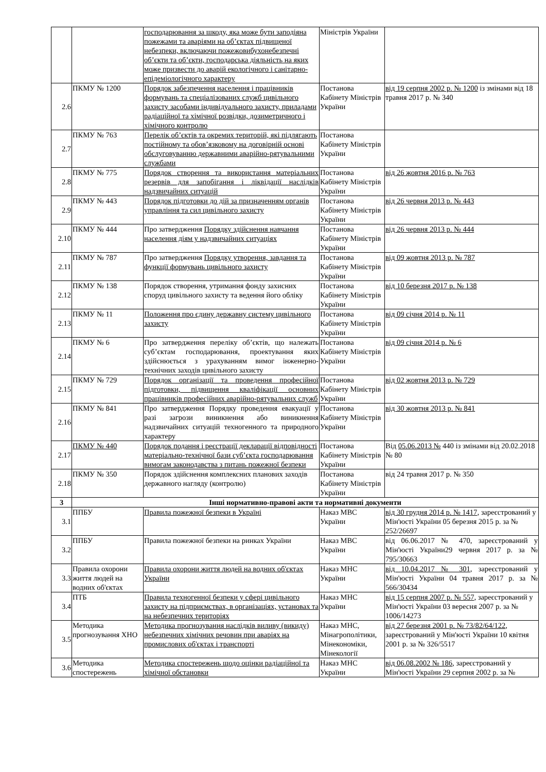| | | господарювання за шкоду, яка може бути заподіяна пожежами та аваріями на об’єктах підвищеної небезпеки, включаючи пожежовибухонебезпечні об’єкти та об’єкти, господарська діяльність на яких може призвести до аварій екологічного і санітарно-епідеміологічного характеру | Міністрів України | |
| 2.6 | ПКМУ № 1200 | Порядок забезпечення населення і працівників формувань та спеціалізованих служб цивільного захисту засобами індивідуального захисту, приладами радіаційної та хімічної розвідки, дозиметричного і хімічного контролю | Постанова Кабінету Міністрів України | від 19 серпня 2002 р. № 1200 із змінами від 18 травня 2017 р. № 340 |
| 2.7 | ПКМУ № 763 | Перелік об’єктів та окремих територій, які підлягають постійному та обов’язковому на договірній основі обслуговуванню державними аварійно-рятувальними службами | Постанова Кабінету Міністрів України | |
| 2.8 | ПКМУ № 775 | Порядок створення та використання матеріальних резервів для запобігання і ліквідації наслідків надзвичайних ситуацій | Постанова Кабінету Міністрів України | від 26 жовтня 2016 р. № 763 |
| 2.9 | ПКМУ № 443 | Порядок підготовки до дій за призначенням органів управління та сил цивільного захисту | Постанова Кабінету Міністрів України | від 26 червня 2013 р. № 443 |
| 2.10 | ПКМУ № 444 | Про затвердження Порядку здійснення навчання населення діям у надзвичайних ситуаціях | Постанова Кабінету Міністрів України | від 26 червня 2013 р. № 444 |
| 2.11 | ПКМУ № 787 | Про затвердження Порядку утворення, завдання та функції формувань цивільного захисту | Постанова Кабінету Міністрів України | від 09 жовтня 2013 р. № 787 |
| 2.12 | ПКМУ № 138 | Порядок створення, утримання фонду захисних споруд цивільного захисту та ведення його обліку | Постанова Кабінету Міністрів України | від 10 березня 2017 р. № 138 |
| 2.13 | ПКМУ № 11 | Положення про єдину державну систему цивільного захисту | Постанова Кабінету Міністрів України | від 09 січня 2014 р. № 11 |
| 2.14 | ПКМУ № 6 | Про затвердження переліку об’єктів, що належать суб’єктам господарювання, проектування яких здійснюється з урахуванням вимог інженерно-технічних заходів цивільного захисту | Постанова Кабінету Міністрів України | від 09 січня 2014 р. № 6 |
| 2.15 | ПКМУ № 729 | Порядок організації та проведення професійної підготовки, підвищення кваліфікації основних працівників професійних аварійно-рятувальних служб | Постанова Кабінету Міністрів України | від 02 жовтня 2013 р. № 729 |
| 2.16 | ПКМУ № 841 | Про затвердження Порядку проведення евакуації у разі загрози виникнення або виникнення надзвичайних ситуацій техногенного та природного характеру | Постанова Кабінету Міністрів України | від 30 жовтня 2013 р. № 841 |
| 2.17 | ПКМУ № 440 | Порядок подання і реєстрації декларації відповідності матеріально-технічної бази суб’єкта господарювання вимогам законодавства з питань пожежної безпеки | Постанова Кабінету Міністрів України | Від 05.06.2013 № 440 із змінами від 20.02.2018 № 80 |
| 2.18 | ПКМУ № 350 | Порядок здійснення комплексних планових заходів державного нагляду (контролю) | Постанова Кабінету Міністрів України | від 24 травня 2017 р. № 350 |
| 3 | Інші нормативно-правові акти та нормативні документи | | | |
| 3.1 | ППБУ | Правила пожежної безпеки в Україні | Наказ МВС України | від 30 грудня 2014 р. № 1417 , зареєстрований у Мін'юсті України 05 березня 2015 р. за № 252/26697 |
| 3.2 | ППБУ | Правила пожежної безпеки на ринках України | Наказ МВС України | від 06.06.2017 № 470, зареєстрований у Мін'юсті України29 червня 2017 р. за № 795/30663 |
| 3.3 | Правила охорони життя людей на водних об'єктах | Правила охорони життя людей на водних об'єктах України | Наказ МНС України | від 10.04.2017 № 301 , зареєстрований у Мін'юсті України 04 травня 2017 р. за № 566/30434 |
| 3.4 | ПТБ | Правила техногенної безпеки у сфері цивільного захисту на підприємствах, в організаціях, установах та на небезпечних територіях | Наказ МНС України | від 15 серпня 2007 р. № 557 , зареєстрований у Мін'юсті України 03 вересня 2007 р. за № 1006/14273 |
| 3.5 | Методика прогнозування ХНО | Методика прогнозування наслідків виливу (викиду) небезпечних хімічних речовин при аваріях на промислових об'єктах і транспорті | Наказ МНС, Мінагрополітики, Мінекономіки, Мінекології | від 27 березня 2001 р. № 73/82/64/122 , зареєстрований у Мін'юсті України 10 квітня 2001 р. за № 326/5517 |
| 3.6 | Методика спостережень | Методика спостережень щодо оцінки радіаційної та хімічної обстановки | Наказ МНС України | від 06.08.2002 № 186 , зареєстрований у Мін'юсті України 29 серпня 2002 р. за № |